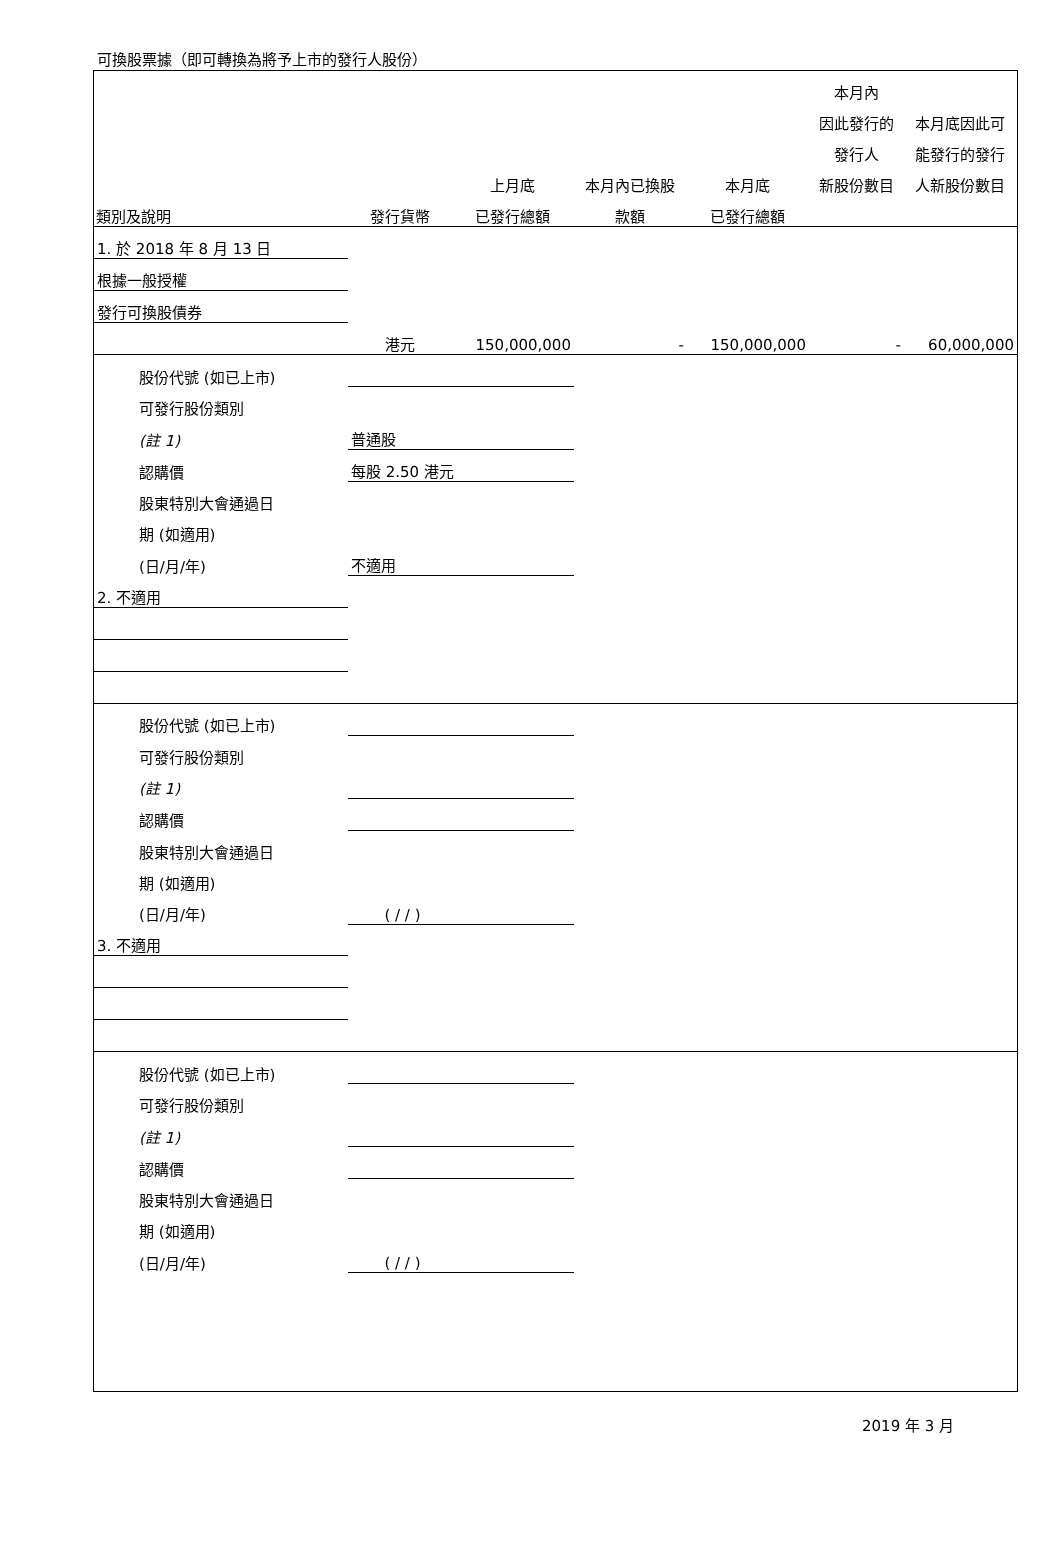可換股票據（即可轉換為將予上市的發行人股份）
| | | | | | 本月內 | |
| --- | --- | --- | --- | --- | --- | --- |
| | | | | | 因此發行的 | 本月底因此可 |
| | | | | | 發行人 | 能發行的發行 |
| | | 上月底 | 本月內已換股 | 本月底 | 新股份數目 | 人新股份數目 |
| 類別及說明 | 發行貨幣 | 已發行總額 | 款額 | 已發行總額 | | |
| 1. 於 2018 年 8 月 13 日 | | | | | | |
| 根據一般授權 | | | | | | |
| 發行可換股債券 | | | | | | |
| | 港元 | 150,000,000 | - | 150,000,000 | - | 60,000,000 |
| 股份代號 (如已上市) | | | | | | |
| 可發行股份類別 | | | | | | |
| (註 1) | 普通股 | | | | | |
| 認購價 | 每股 2.50 港元 | | | | | |
| 股東特別大會通過日 | | | | | | |
| 期 (如適用) | | | | | | |
| (日/月/年) | 不適用 | | | | | |
| 2. 不適用 | | | | | | |
| 股份代號 (如已上市) | | | | | | |
| 可發行股份類別 | | | | | | |
| (註 1) | | | | | | |
| 認購價 | | | | | | |
| 股東特別大會通過日 | | | | | | |
| 期 (如適用) | | | | | | |
| (日/月/年) | ( / / ) | | | | | |
| 3. 不適用 | | | | | | |
| 股份代號 (如已上市) | | | | | | |
| 可發行股份類別 | | | | | | |
| (註 1) | | | | | | |
| 認購價 | | | | | | |
| 股東特別大會通過日 | | | | | | |
| 期 (如適用) | | | | | | |
| (日/月/年) | ( / / ) | | | | | |
2019 年 3 月